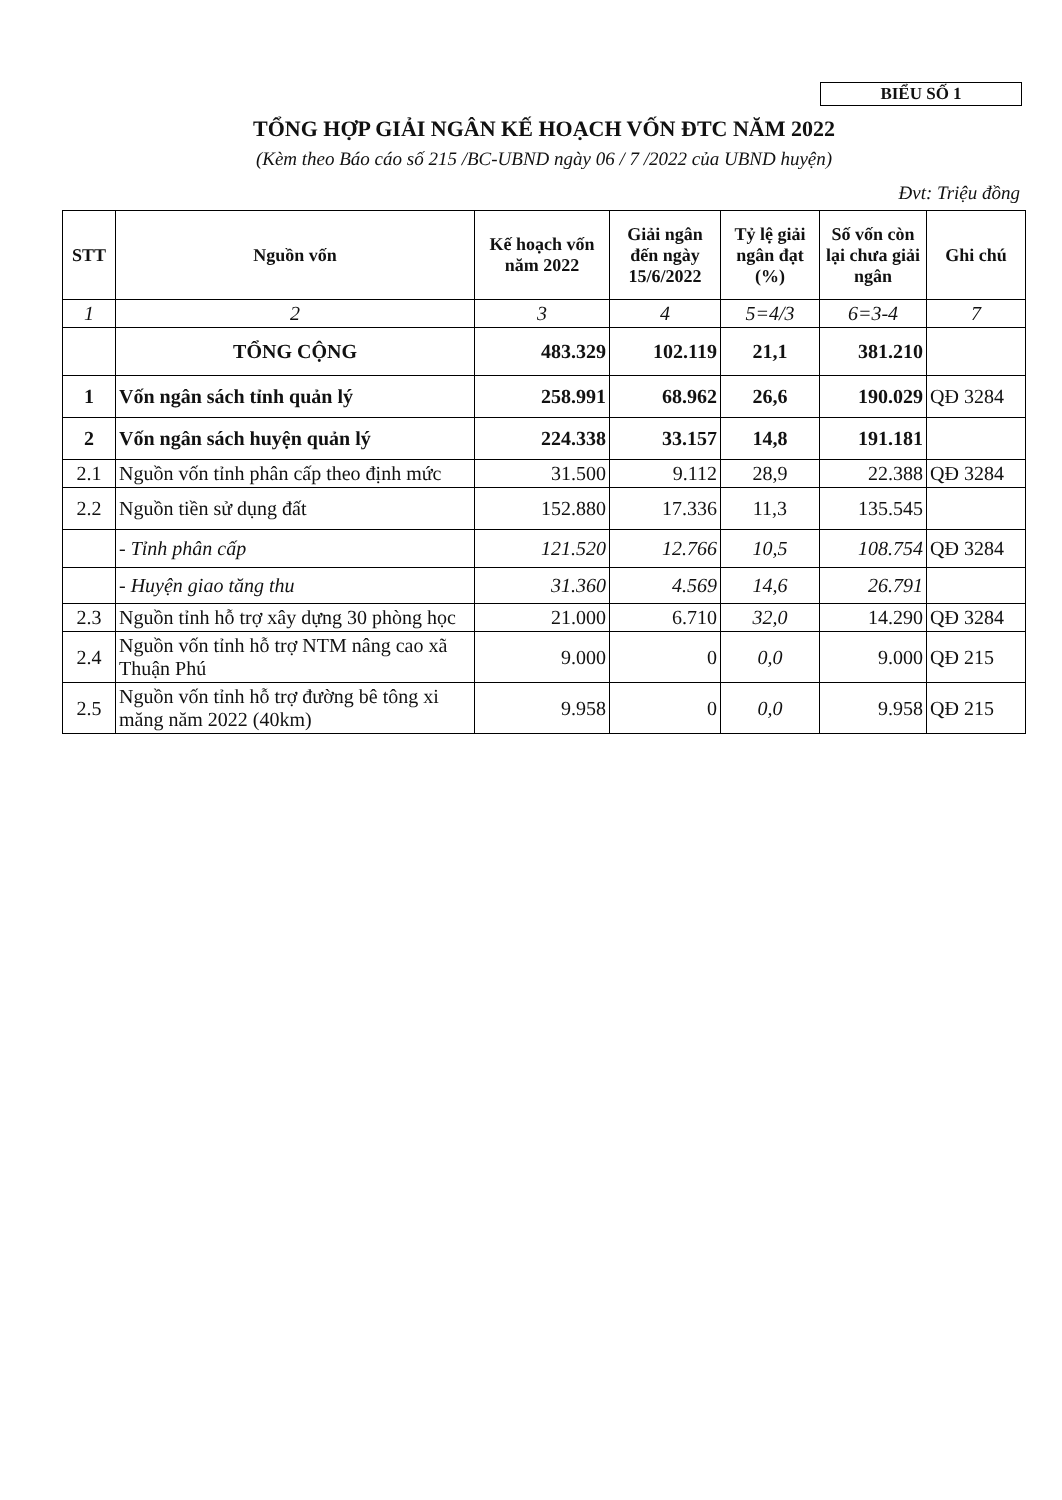BIỂU SỐ 1
TỔNG HỢP GIẢI NGÂN KẾ HOẠCH VỐN ĐTC NĂM 2022
(Kèm theo Báo cáo số 215 /BC-UBND ngày 06 / 7 /2022 của UBND huyện)
Đvt: Triệu đồng
| STT | Nguồn vốn | Kế hoạch vốn năm 2022 | Giải ngân đến ngày 15/6/2022 | Tỷ lệ giải ngân đạt (%) | Số vốn còn lại chưa giải ngân | Ghi chú |
| --- | --- | --- | --- | --- | --- | --- |
| 1 | 2 | 3 | 4 | 5=4/3 | 6=3-4 | 7 |
| | TỔNG CỘNG | 483.329 | 102.119 | 21,1 | 381.210 | |
| 1 | Vốn ngân sách tỉnh quản lý | 258.991 | 68.962 | 26,6 | 190.029 | QĐ 3284 |
| 2 | Vốn ngân sách huyện quản lý | 224.338 | 33.157 | 14,8 | 191.181 | |
| 2.1 | Nguồn vốn tỉnh phân cấp theo định mức | 31.500 | 9.112 | 28,9 | 22.388 | QĐ 3284 |
| 2.2 | Nguồn tiền sử dụng đất | 152.880 | 17.336 | 11,3 | 135.545 | |
| | - Tỉnh phân cấp | 121.520 | 12.766 | 10,5 | 108.754 | QĐ 3284 |
| | - Huyện giao tăng thu | 31.360 | 4.569 | 14,6 | 26.791 | |
| 2.3 | Nguồn tỉnh hỗ trợ xây dựng 30 phòng học | 21.000 | 6.710 | 32,0 | 14.290 | QĐ 3284 |
| 2.4 | Nguồn vốn tỉnh hỗ trợ NTM nâng cao xã Thuận Phú | 9.000 | 0 | 0,0 | 9.000 | QĐ 215 |
| 2.5 | Nguồn vốn tỉnh hỗ trợ đường bê tông xi măng năm 2022 (40km) | 9.958 | 0 | 0,0 | 9.958 | QĐ 215 |